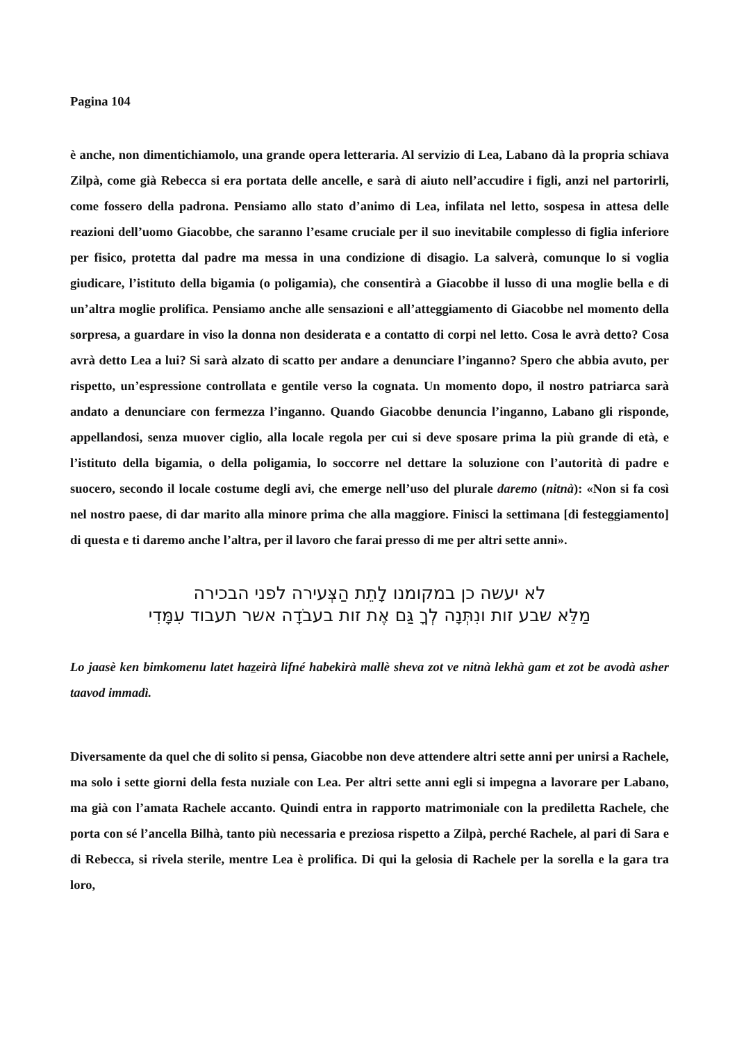Pagina 104
è anche, non dimentichiamolo, una grande opera letteraria. Al servizio di Lea, Labano dà la propria schiava Zilpà, come già Rebecca si era portata delle ancelle, e sarà di aiuto nell’accudire i figli, anzi nel partorirli, come fossero della padrona. Pensiamo allo stato d’animo di Lea, infilata nel letto, sospesa in attesa delle reazioni dell’uomo Giacobbe, che saranno l’esame cruciale per il suo inevitabile complesso di figlia inferiore per fisico, protetta dal padre ma messa in una condizione di disagio. La salverà, comunque lo si voglia giudicare, l’istituto della bigamia (o poligamia), che consentirà a Giacobbe il lusso di una moglie bella e di un’altra moglie prolifica. Pensiamo anche alle sensazioni e all’atteggiamento di Giacobbe nel momento della sorpresa, a guardare in viso la donna non desiderata e a contatto di corpi nel letto. Cosa le avrà detto? Cosa avrà detto Lea a lui? Si sarà alzato di scatto per andare a denunciare l’inganno? Spero che abbia avuto, per rispetto, un’espressione controllata e gentile verso la cognata. Un momento dopo, il nostro patriarca sarà andato a denunciare con fermezza l’inganno. Quando Giacobbe denuncia l’inganno, Labano gli risponde, appellandosi, senza muover ciglio, alla locale regola per cui si deve sposare prima la più grande di età, e l’istituto della bigamia, o della poligamia, lo soccorre nel dettare la soluzione con l’autorità di padre e suocero, secondo il locale costume degli avi, che emerge nell’uso del plurale daremo (nitnà): «Non si fa così nel nostro paese, di dar marito alla minore prima che alla maggiore. Finisci la settimana [di festeggiamento] di questa e ti daremo anche l’altra, per il lavoro che farai presso di me per altri sette anni».
לא יעשה כן במקומנו לָתֵת הַצְּעירה לפני הבכירה
מַלֵּא שבע זות ונִתְּנָה לְךָ גַּם אֶת זות בעבֹדָה אשר תעבוד עִמָּדִי
Lo jaasè ken bimkomenu latet hazeirà lifné habekirà mallè sheva zot ve nitnà lekhà gam et zot be avodà asher taavod immadì.
Diversamente da quel che di solito si pensa, Giacobbe non deve attendere altri sette anni per unirsi a Rachele, ma solo i sette giorni della festa nuziale con Lea. Per altri sette anni egli si impegna a lavorare per Labano, ma già con l’amata Rachele accanto. Quindi entra in rapporto matrimoniale con la prediletta Rachele, che porta con sé l’ancella Bilhà, tanto più necessaria e preziosa rispetto a Zilpà, perché Rachele, al pari di Sara e di Rebecca, si rivela sterile, mentre Lea è prolifica. Di qui la gelosia di Rachele per la sorella e la gara tra loro,